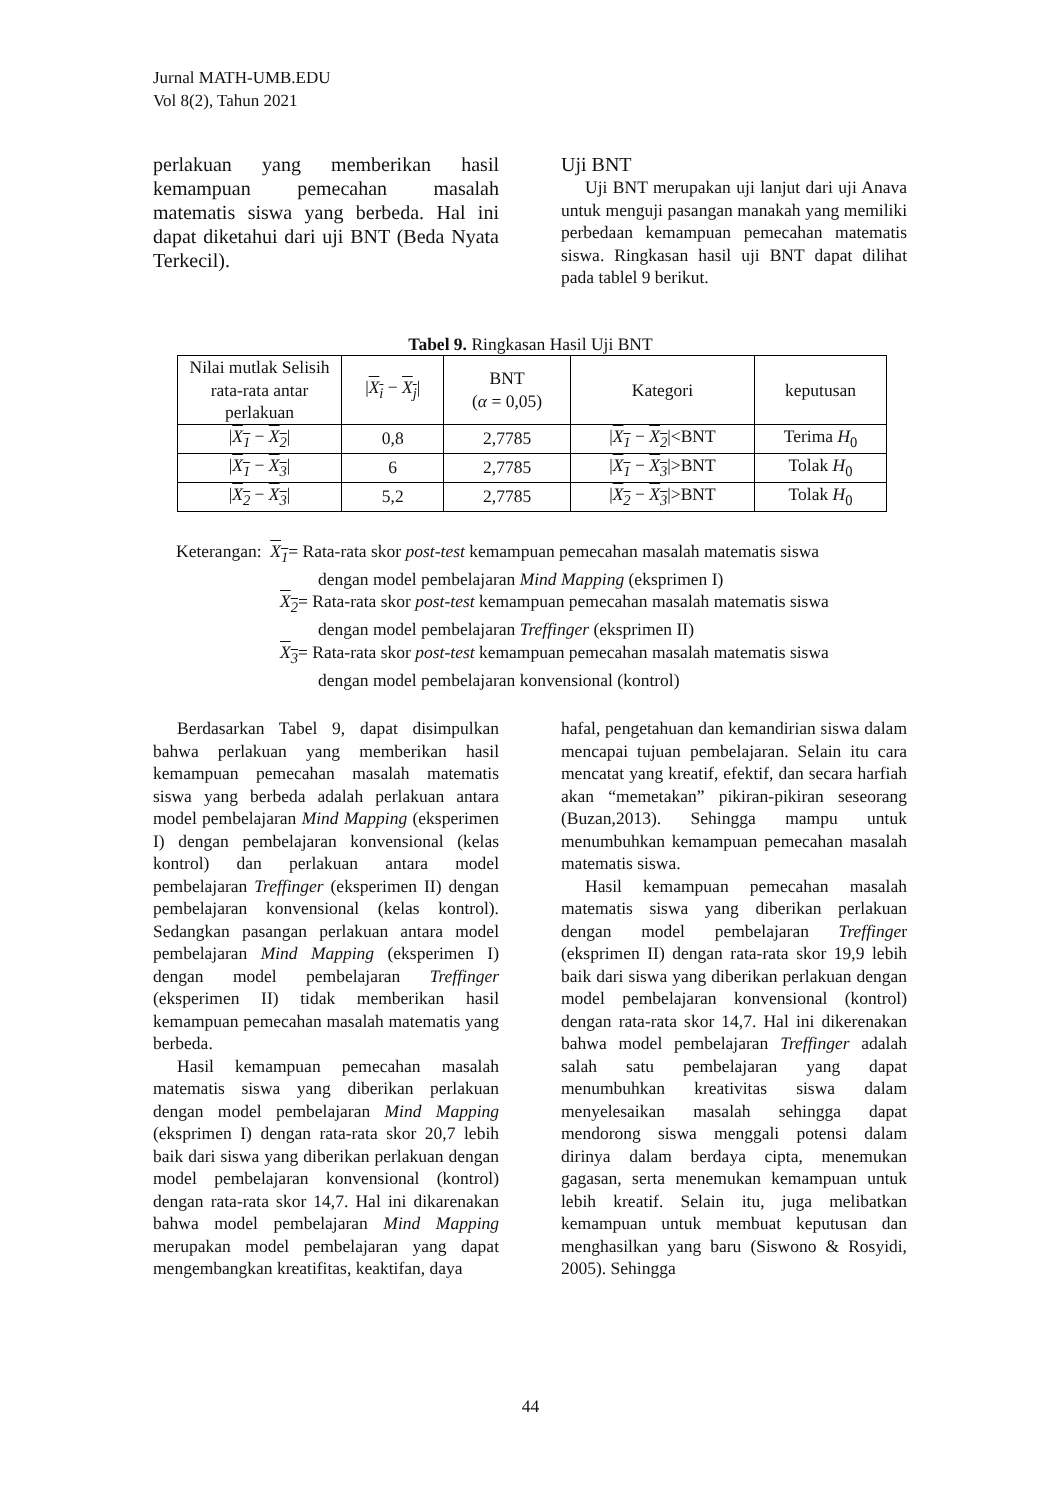Jurnal MATH-UMB.EDU
Vol 8(2), Tahun 2021
perlakuan yang memberikan hasil kemampuan pemecahan masalah matematis siswa yang berbeda. Hal ini dapat diketahui dari uji BNT (Beda Nyata Terkecil).
Uji BNT
Uji BNT merupakan uji lanjut dari uji Anava untuk menguji pasangan manakah yang memiliki perbedaan kemampuan pemecahan matematis siswa. Ringkasan hasil uji BNT dapat dilihat pada tablel 9 berikut.
Tabel 9. Ringkasan Hasil Uji BNT
| Nilai mutlak Selisih rata-rata antar perlakuan | / X<sub>i</sub> − X<sub>j</sub> / | BNT ( α = 0,05) | Kategori | keputusan |
| --- | --- | --- | --- | --- |
| / X<sub>1</sub> − X<sub>2</sub> / | 0,8 | 2,7785 | / X<sub>1</sub> − X<sub>2</sub> /<BNT | Terima H<sub>0</sub> |
| / X<sub>1</sub> − X<sub>3</sub> / | 6 | 2,7785 | / X<sub>1</sub> − X<sub>3</sub> />BNT | Tolak H<sub>0</sub> |
| / X<sub>2</sub> − X<sub>3</sub> / | 5,2 | 2,7785 | / X<sub>2</sub> − X<sub>3</sub> />BNT | Tolak H<sub>0</sub> |
Keterangan: X<sub>1</sub>= Rata-rata skor post-test kemampuan pemecahan masalah matematis siswa
dengan model pembelajaran Mind Mapping (eksprimen I)
X<sub>2</sub>= Rata-rata skor post-test kemampuan pemecahan masalah matematis siswa
dengan model pembelajaran Treffinger (eksprimen II)
X<sub>3</sub>= Rata-rata skor post-test kemampuan pemecahan masalah matematis siswa
dengan model pembelajaran konvensional (kontrol)
Berdasarkan Tabel 9, dapat disimpulkan bahwa perlakuan yang memberikan hasil kemampuan pemecahan masalah matematis siswa yang berbeda adalah perlakuan antara model pembelajaran Mind Mapping (eksperimen I) dengan pembelajaran konvensional (kelas kontrol) dan perlakuan antara model pembelajaran Treffinger (eksperimen II) dengan pembelajaran konvensional (kelas kontrol). Sedangkan pasangan perlakuan antara model pembelajaran Mind Mapping (eksperimen I) dengan model pembelajaran Treffinger (eksperimen II) tidak memberikan hasil kemampuan pemecahan masalah matematis yang berbeda.
Hasil kemampuan pemecahan masalah matematis siswa yang diberikan perlakuan dengan model pembelajaran Mind Mapping (eksprimen I) dengan rata-rata skor 20,7 lebih baik dari siswa yang diberikan perlakuan dengan model pembelajaran konvensional (kontrol) dengan rata-rata skor 14,7. Hal ini dikarenakan bahwa model pembelajaran Mind Mapping merupakan model pembelajaran yang dapat mengembangkan kreatifitas, keaktifan, daya
hafal, pengetahuan dan kemandirian siswa dalam mencapai tujuan pembelajaran. Selain itu cara mencatat yang kreatif, efektif, dan secara harfiah akan “memetakan” pikiran-pikiran seseorang (Buzan,2013). Sehingga mampu untuk menumbuhkan kemampuan pemecahan masalah matematis siswa.
Hasil kemampuan pemecahan masalah matematis siswa yang diberikan perlakuan dengan model pembelajaran Treffinger (eksprimen II) dengan rata-rata skor 19,9 lebih baik dari siswa yang diberikan perlakuan dengan model pembelajaran konvensional (kontrol) dengan rata-rata skor 14,7. Hal ini dikerenakan bahwa model pembelajaran Treffinger adalah salah satu pembelajaran yang dapat menumbuhkan kreativitas siswa dalam menyelesaikan masalah sehingga dapat mendorong siswa menggali potensi dalam dirinya dalam berdaya cipta, menemukan gagasan, serta menemukan kemampuan untuk lebih kreatif. Selain itu, juga melibatkan kemampuan untuk membuat keputusan dan menghasilkan yang baru (Siswono & Rosyidi, 2005). Sehingga
44